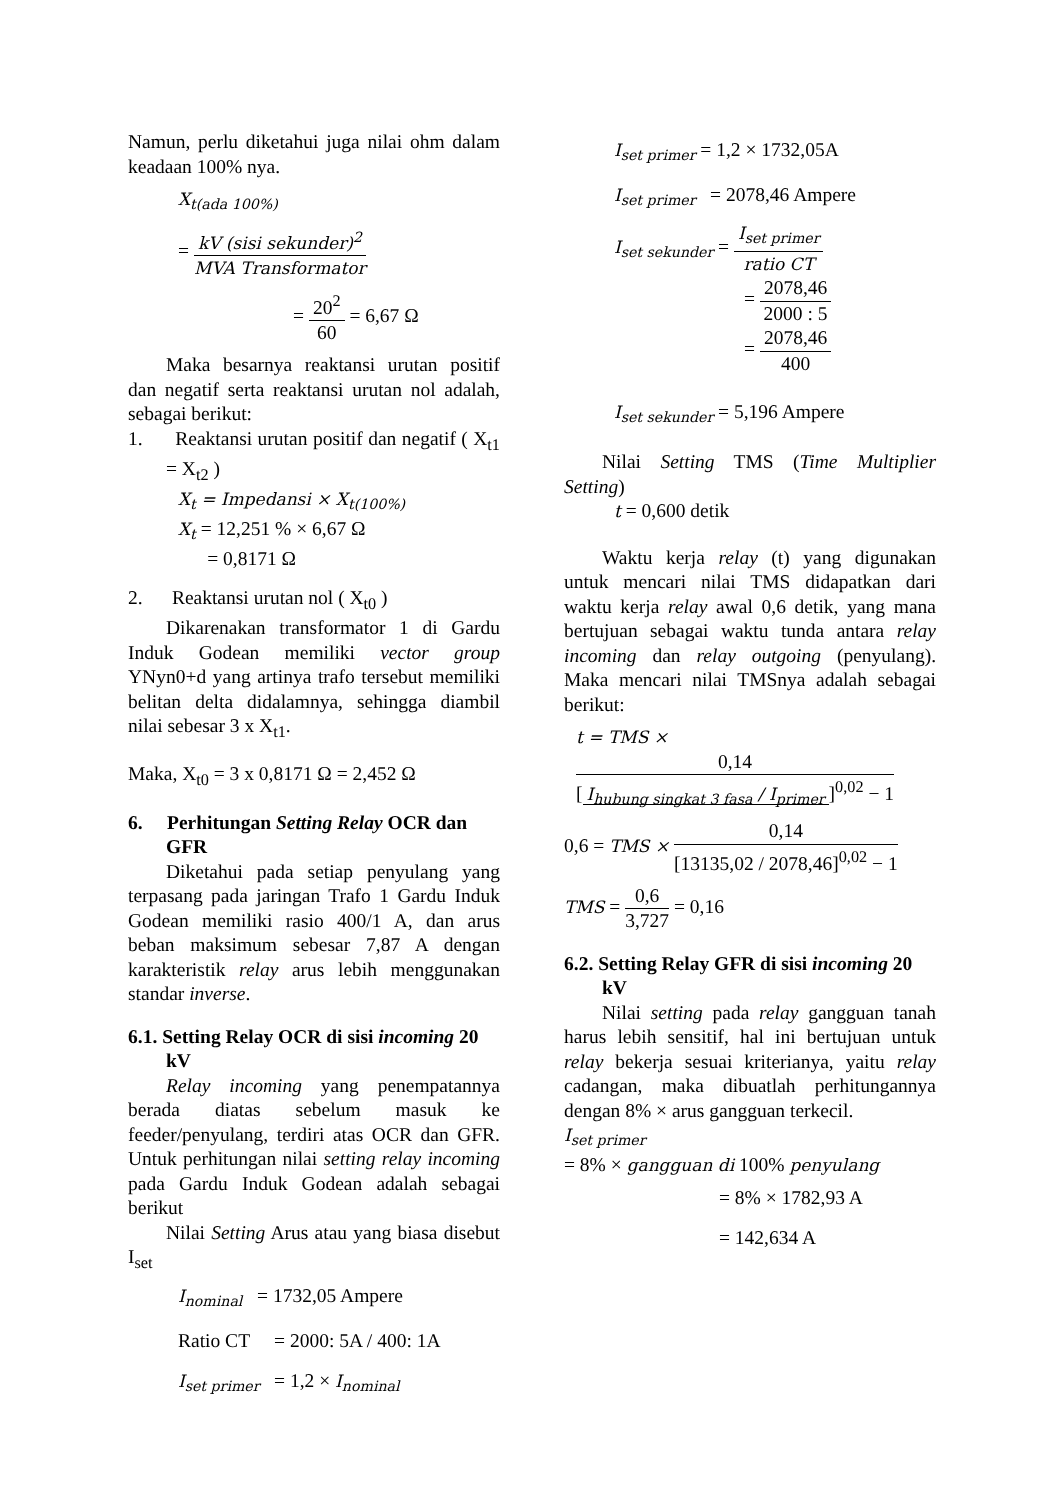Namun, perlu diketahui juga nilai ohm dalam keadaan 100% nya.
X<sub>t(ada 100%)</sub>
= kV (sisi sekunder)<sup>2</sup> MVA Transformator
= 20<sup>2</sup> 60 = 6,67 Ω
Maka besarnya reaktansi urutan positif dan negatif serta reaktansi urutan nol adalah, sebagai berikut:
1. Reaktansi urutan positif dan negatif ( X<sub>t1</sub> = X<sub>t2</sub> )
X<sub>t</sub> = Impedansi × X<sub>t(100%)</sub>
X<sub>t</sub> = 12,251 % × 6,67 Ω
= 0,8171 Ω
2. Reaktansi urutan nol ( X<sub>t0</sub> )
Dikarenakan transformator 1 di Gardu Induk Godean memiliki vector group YNyn0+d yang artinya trafo tersebut memiliki belitan delta didalamnya, sehingga diambil nilai sebesar 3 x X<sub>t1</sub>.
Maka, X<sub>t0</sub> = 3 x 0,8171 Ω = 2,452 Ω
6. Perhitungan Setting Relay OCR dan GFR
Diketahui pada setiap penyulang yang terpasang pada jaringan Trafo 1 Gardu Induk Godean memiliki rasio 400/1 A, dan arus beban maksimum sebesar 7,87 A dengan karakteristik relay arus lebih menggunakan standar inverse.
6.1. Setting Relay OCR di sisi incoming 20 kV
Relay incoming yang penempatannya berada diatas sebelum masuk ke feeder/penyulang, terdiri atas OCR dan GFR. Untuk perhitungan nilai setting relay incoming pada Gardu Induk Godean adalah sebagai berikut
Nilai Setting Arus atau yang biasa disebut I<sub>set</sub>
I<sub>nominal</sub> = 1732,05 Ampere
Ratio CT = 2000: 5A / 400: 1A
I<sub>set primer</sub> = 1,2 × I<sub>nominal</sub>
I<sub>set primer</sub> = 1,2 × 1732,05A
I<sub>set primer</sub> = 2078,46 Ampere
I<sub>set sekunder</sub> = I<sub>set primer</sub> ratio CT
= 2078,46 2000 : 5
= 2078,46 400
I<sub>set sekunder</sub> = 5,196 Ampere
Nilai Setting TMS (Time Multiplier Setting)
t = 0,600 detik
Waktu kerja relay (t) yang digunakan untuk mencari nilai TMS didapatkan dari waktu kerja relay awal 0,6 detik, yang mana bertujuan sebagai waktu tunda antara relay incoming dan relay outgoing (penyulang). Maka mencari nilai TMSnya adalah sebagai berikut:
t = TMS × 0,14 [I<sub>hubung singkat 3 fasa</sub> / I<sub>primer</sub>]<sup>0,02</sup> − 1
0,6 = TMS × 0,14 [13135,02 / 2078,46]<sup>0,02</sup> − 1
TMS = 0,6 3,727 = 0,16
6.2. Setting Relay GFR di sisi incoming 20 kV
Nilai setting pada relay gangguan tanah harus lebih sensitif, hal ini bertujuan untuk relay bekerja sesuai kriterianya, yaitu relay cadangan, maka dibuatlah perhitungannya dengan 8% × arus gangguan terkecil.
I<sub>set primer</sub>
= 8% × gangguan di 100% penyulang
= 8% × 1782,93 A
= 142,634 A